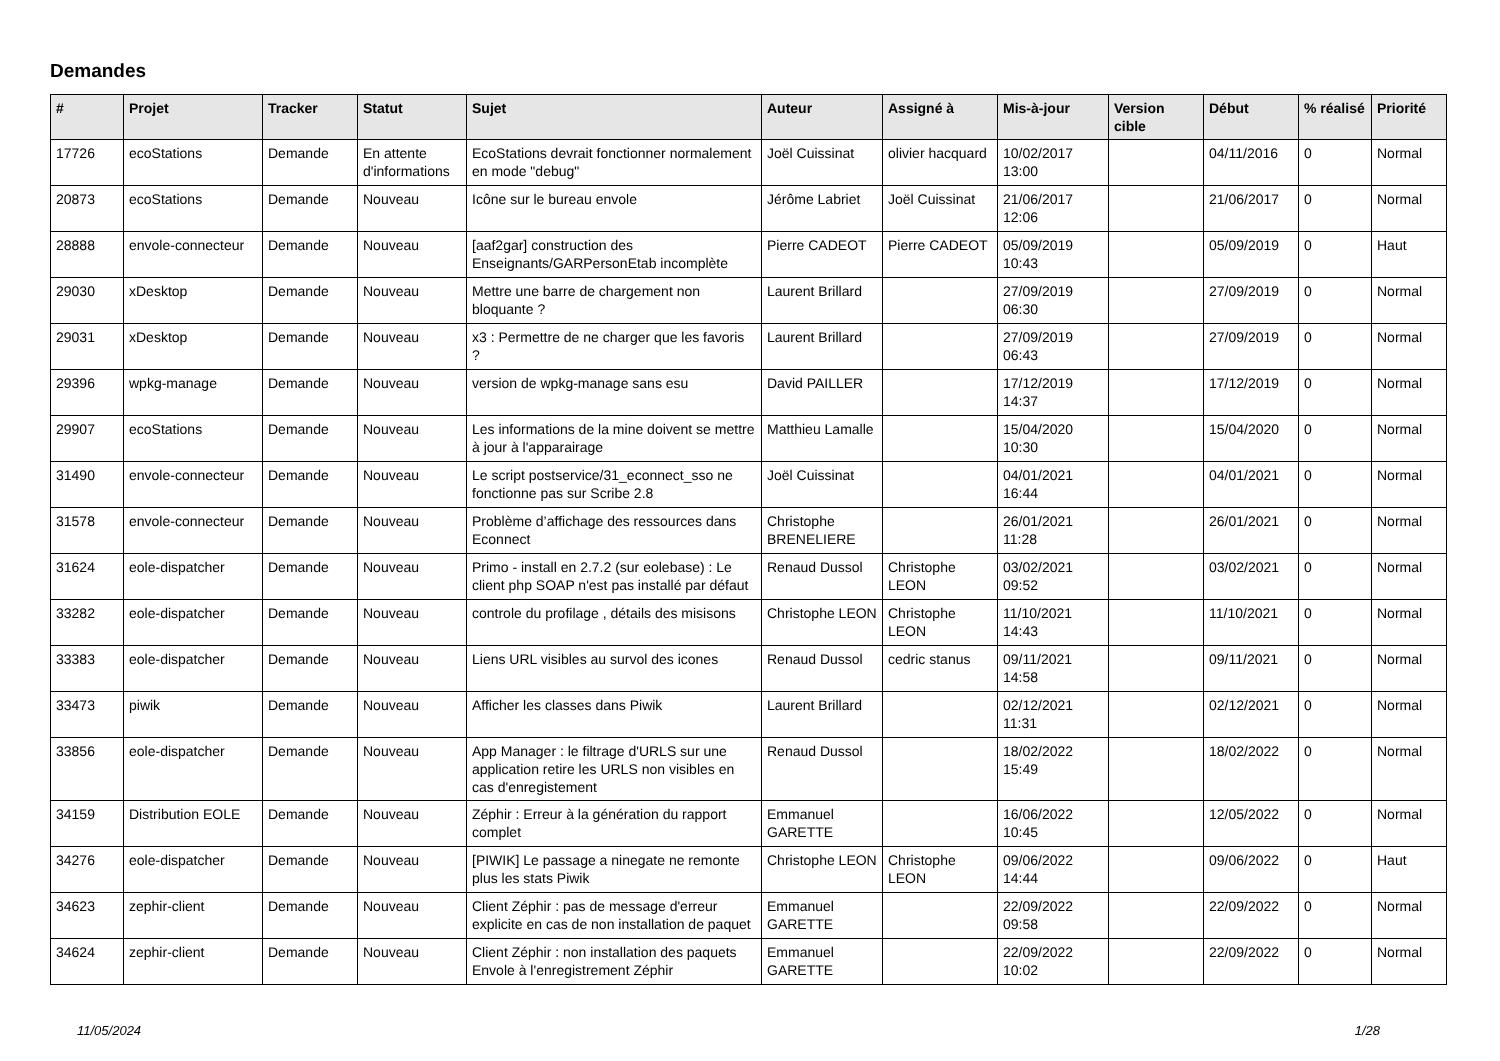Demandes
| # | Projet | Tracker | Statut | Sujet | Auteur | Assigné à | Mis-à-jour | Version cible | Début | % réalisé | Priorité |
| --- | --- | --- | --- | --- | --- | --- | --- | --- | --- | --- | --- |
| 17726 | ecoStations | Demande | En attente d'informations | EcoStations devrait fonctionner normalement en mode "debug" | Joël Cuissinat | olivier hacquard | 10/02/2017 13:00 | | 04/11/2016 | 0 | Normal |
| 20873 | ecoStations | Demande | Nouveau | Icône sur le bureau envole | Jérôme Labriet | Joël Cuissinat | 21/06/2017 12:06 | | 21/06/2017 | 0 | Normal |
| 28888 | envole-connecteur | Demande | Nouveau | [aaf2gar] construction des Enseignants/GARPersonEtab incomplète | Pierre CADEOT | Pierre CADEOT | 05/09/2019 10:43 | | 05/09/2019 | 0 | Haut |
| 29030 | xDesktop | Demande | Nouveau | Mettre une barre de chargement non bloquante ? | Laurent Brillard | | 27/09/2019 06:30 | | 27/09/2019 | 0 | Normal |
| 29031 | xDesktop | Demande | Nouveau | x3 : Permettre de ne charger que les favoris ? | Laurent Brillard | | 27/09/2019 06:43 | | 27/09/2019 | 0 | Normal |
| 29396 | wpkg-manage | Demande | Nouveau | version de wpkg-manage sans esu | David PAILLER | | 17/12/2019 14:37 | | 17/12/2019 | 0 | Normal |
| 29907 | ecoStations | Demande | Nouveau | Les informations de la mine doivent se mettre à jour à l'apparairage | Matthieu Lamalle | | 15/04/2020 10:30 | | 15/04/2020 | 0 | Normal |
| 31490 | envole-connecteur | Demande | Nouveau | Le script postservice/31_econnect_sso ne fonctionne pas sur Scribe 2.8 | Joël Cuissinat | | 04/01/2021 16:44 | | 04/01/2021 | 0 | Normal |
| 31578 | envole-connecteur | Demande | Nouveau | Problème d’affichage des ressources dans Econnect | Christophe BRENELIERE | | 26/01/2021 11:28 | | 26/01/2021 | 0 | Normal |
| 31624 | eole-dispatcher | Demande | Nouveau | Primo - install en 2.7.2 (sur eolebase) : Le client php SOAP n'est pas installé par défaut | Renaud Dussol | Christophe LEON | 03/02/2021 09:52 | | 03/02/2021 | 0 | Normal |
| 33282 | eole-dispatcher | Demande | Nouveau | controle du profilage , détails des misisons | Christophe LEON | Christophe LEON | 11/10/2021 14:43 | | 11/10/2021 | 0 | Normal |
| 33383 | eole-dispatcher | Demande | Nouveau | Liens URL visibles au survol des icones | Renaud Dussol | cedric stanus | 09/11/2021 14:58 | | 09/11/2021 | 0 | Normal |
| 33473 | piwik | Demande | Nouveau | Afficher les classes dans Piwik | Laurent Brillard | | 02/12/2021 11:31 | | 02/12/2021 | 0 | Normal |
| 33856 | eole-dispatcher | Demande | Nouveau | App Manager : le filtrage d'URLS sur une application retire les URLS non visibles en cas d'enregistement | Renaud Dussol | | 18/02/2022 15:49 | | 18/02/2022 | 0 | Normal |
| 34159 | Distribution EOLE | Demande | Nouveau | Zéphir : Erreur à la génération du rapport complet | Emmanuel GARETTE | | 16/06/2022 10:45 | | 12/05/2022 | 0 | Normal |
| 34276 | eole-dispatcher | Demande | Nouveau | [PIWIK] Le passage a ninegate ne remonte plus les stats Piwik | Christophe LEON | Christophe LEON | 09/06/2022 14:44 | | 09/06/2022 | 0 | Haut |
| 34623 | zephir-client | Demande | Nouveau | Client Zéphir : pas de message d'erreur explicite en cas de non installation de paquet | Emmanuel GARETTE | | 22/09/2022 09:58 | | 22/09/2022 | 0 | Normal |
| 34624 | zephir-client | Demande | Nouveau | Client Zéphir : non installation des paquets Envole à l'enregistrement Zéphir | Emmanuel GARETTE | | 22/09/2022 10:02 | | 22/09/2022 | 0 | Normal |
11/05/2024 1/28